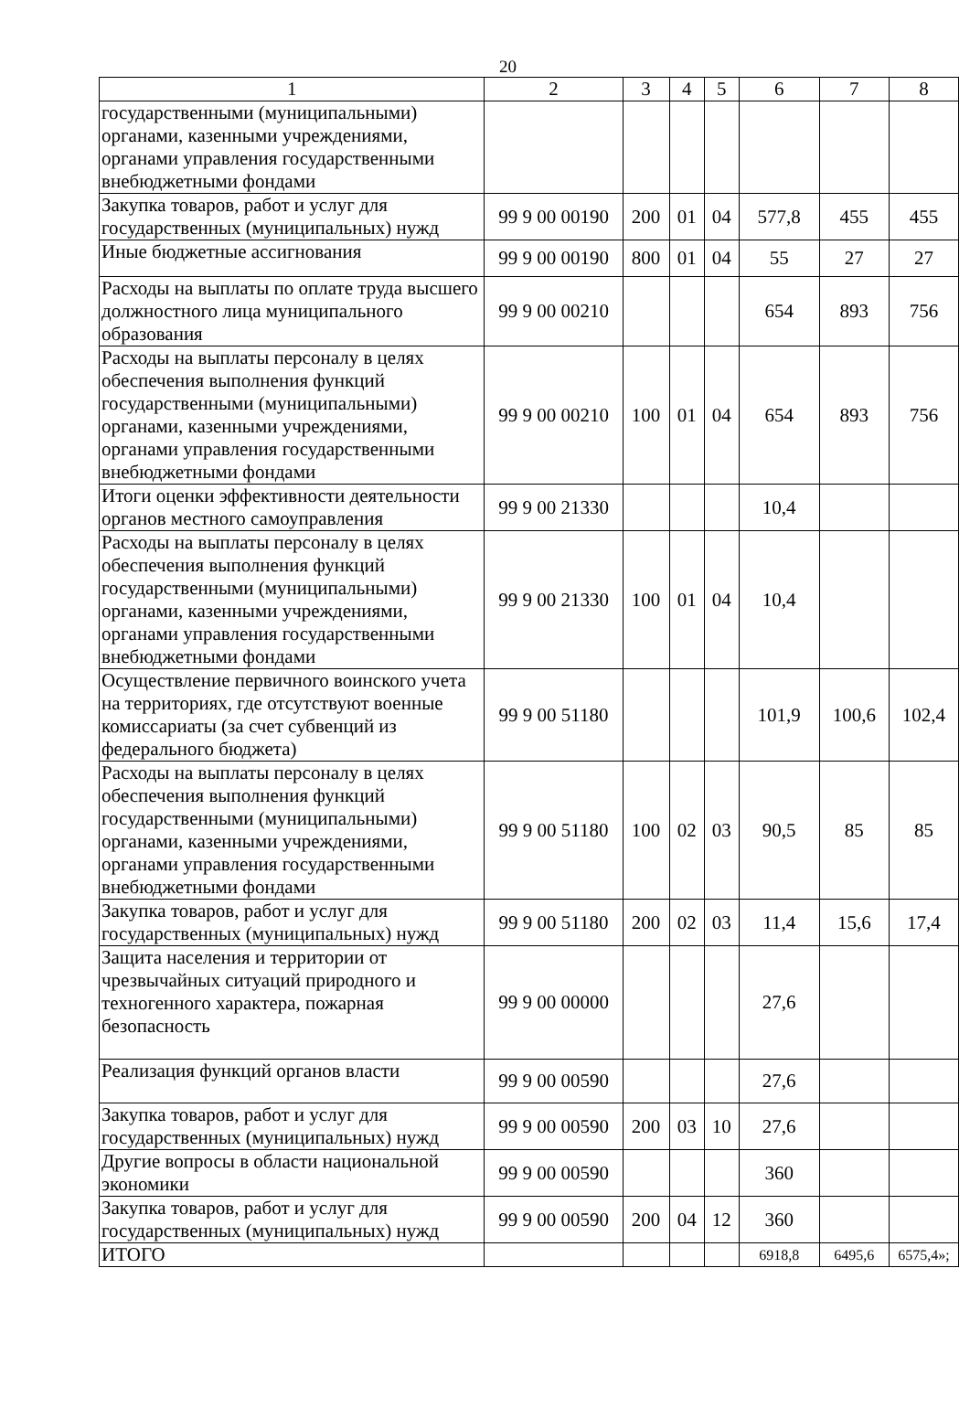20
| 1 | 2 | 3 | 4 | 5 | 6 | 7 | 8 |
| государственными (муниципальными) органами, казенными учреждениями, органами управления государственными внебюджетными фондами | | | | | | | |
| Закупка товаров, работ и услуг для государственных (муниципальных) нужд | 99 9 00 00190 | 200 | 01 | 04 | 577,8 | 455 | 455 |
| Иные бюджетные ассигнования | 99 9 00 00190 | 800 | 01 | 04 | 55 | 27 | 27 |
| Расходы на выплаты по оплате труда высшего должностного лица муниципального образования | 99 9 00 00210 | | | | 654 | 893 | 756 |
| Расходы на выплаты персоналу в целях обеспечения выполнения функций государственными (муниципальными) органами, казенными учреждениями, органами управления государственными внебюджетными фондами | 99 9 00 00210 | 100 | 01 | 04 | 654 | 893 | 756 |
| Итоги оценки эффективности деятельности органов местного самоуправления | 99 9 00 21330 | | | | 10,4 | | |
| Расходы на выплаты персоналу в целях обеспечения выполнения функций государственными (муниципальными) органами, казенными учреждениями, органами управления государственными внебюджетными фондами | 99 9 00 21330 | 100 | 01 | 04 | 10,4 | | |
| Осуществление первичного воинского учета на территориях, где отсутствуют военные комиссариаты (за счет субвенций из федерального бюджета) | 99 9 00 51180 | | | | 101,9 | 100,6 | 102,4 |
| Расходы на выплаты персоналу в целях обеспечения выполнения функций государственными (муниципальными) органами, казенными учреждениями, органами управления государственными внебюджетными фондами | 99 9 00 51180 | 100 | 02 | 03 | 90,5 | 85 | 85 |
| Закупка товаров, работ и услуг для государственных (муниципальных) нужд | 99 9 00 51180 | 200 | 02 | 03 | 11,4 | 15,6 | 17,4 |
| Защита населения и территории от чрезвычайных ситуаций природного и техногенного характера, пожарная безопасность | 99 9 00 00000 | | | | 27,6 | | |
| Реализация функций органов власти | 99 9 00 00590 | | | | 27,6 | | |
| Закупка товаров, работ и услуг для государственных (муниципальных) нужд | 99 9 00 00590 | 200 | 03 | 10 | 27,6 | | |
| Другие вопросы в области национальной экономики | 99 9 00 00590 | | | | 360 | | |
| Закупка товаров, работ и услуг для государственных (муниципальных) нужд | 99 9 00 00590 | 200 | 04 | 12 | 360 | | |
| ИТОГО | | | | | 6918,8 | 6495,6 | 6575,4»; |